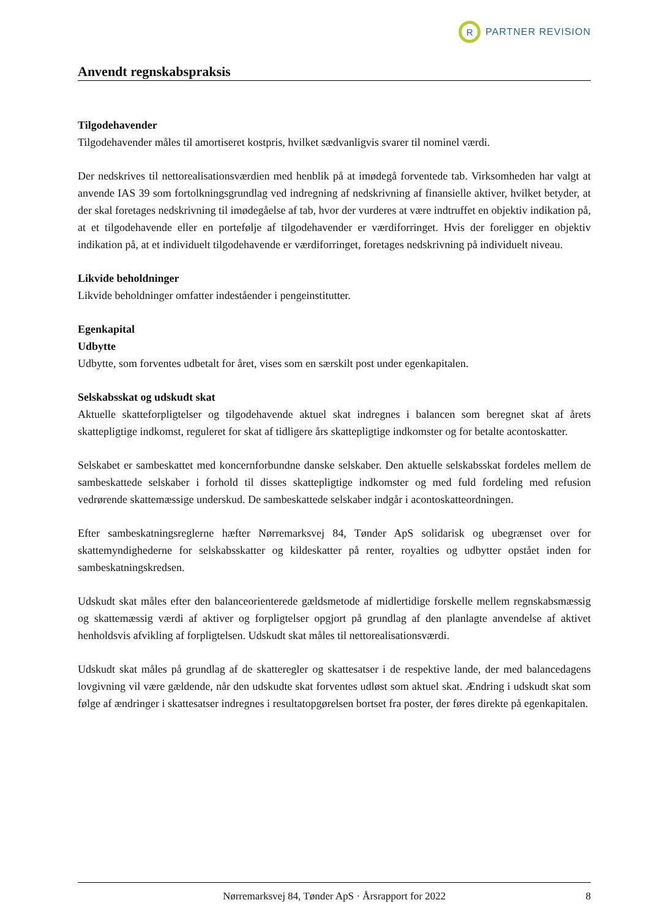R
PARTNER REVISION
Anvendt regnskabspraksis
Tilgodehavender
Tilgodehavender måles til amortiseret kostpris, hvilket sædvanligvis svarer til nominel værdi.
Der nedskrives til nettorealisationsværdien med henblik på at imødegå forventede tab. Virksomheden har valgt at anvende IAS 39 som fortolkningsgrundlag ved indregning af nedskrivning af finansielle aktiver, hvilket betyder, at der skal foretages nedskrivning til imødegåelse af tab, hvor der vurderes at være indtruffet en objektiv indikation på, at et tilgodehavende eller en portefølje af tilgodehavender er værdiforringet. Hvis der foreligger en objektiv indikation på, at et individuelt tilgodehavende er værdiforringet, foretages nedskrivning på individuelt niveau.
Likvide beholdninger
Likvide beholdninger omfatter indeståender i pengeinstitutter.
Egenkapital
Udbytte
Udbytte, som forventes udbetalt for året, vises som en særskilt post under egenkapitalen.
Selskabsskat og udskudt skat
Aktuelle skatteforpligtelser og tilgodehavende aktuel skat indregnes i balancen som beregnet skat af årets skattepligtige indkomst, reguleret for skat af tidligere års skattepligtige indkomster og for betalte acontoskatter.
Selskabet er sambeskattet med koncernforbundne danske selskaber. Den aktuelle selskabsskat fordeles mellem de sambeskattede selskaber i forhold til disses skattepligtige indkomster og med fuld fordeling med refusion vedrørende skattemæssige underskud. De sambeskattede selskaber indgår i acontoskatteordningen.
Efter sambeskatningsreglerne hæfter Nørremarksvej 84, Tønder ApS solidarisk og ubegrænset over for skattemyndighederne for selskabsskatter og kildeskatter på renter, royalties og udbytter opstået inden for sambeskatningskredsen.
Udskudt skat måles efter den balanceorienterede gældsmetode af midlertidige forskelle mellem regnskabsmæssig og skattemæssig værdi af aktiver og forpligtelser opgjort på grundlag af den planlagte anvendelse af aktivet henholdsvis afvikling af forpligtelsen. Udskudt skat måles til nettorealisationsværdi.
Udskudt skat måles på grundlag af de skatteregler og skattesatser i de respektive lande, der med balancedagens lovgivning vil være gældende, når den udskudte skat forventes udløst som aktuel skat. Ændring i udskudt skat som følge af ændringer i skattesatser indregnes i resultatopgørelsen bortset fra poster, der føres direkte på egenkapitalen.
Nørremarksvej 84, Tønder ApS · Årsrapport for 2022 8